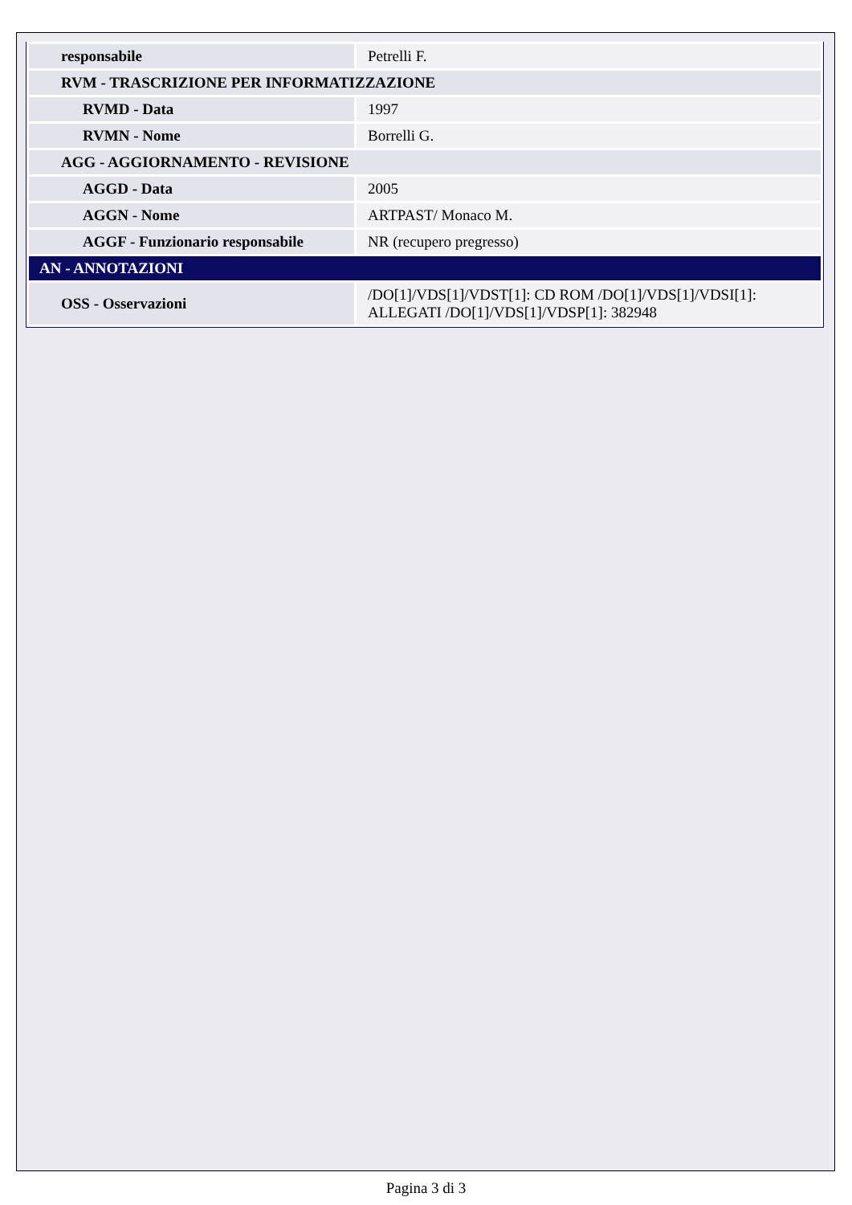| responsabile | Petrelli F. |
| RVM - TRASCRIZIONE PER INFORMATIZZAZIONE | |
| RVMD - Data | 1997 |
| RVMN - Nome | Borrelli G. |
| AGG - AGGIORNAMENTO - REVISIONE | |
| AGGD - Data | 2005 |
| AGGN - Nome | ARTPAST/ Monaco M. |
| AGGF - Funzionario responsabile | NR (recupero pregresso) |
| AN - ANNOTAZIONI | |
| OSS - Osservazioni | /DO[1]/VDS[1]/VDST[1]: CD ROM /DO[1]/VDS[1]/VDSI[1]: ALLEGATI /DO[1]/VDS[1]/VDSP[1]: 382948 |
Pagina 3 di 3